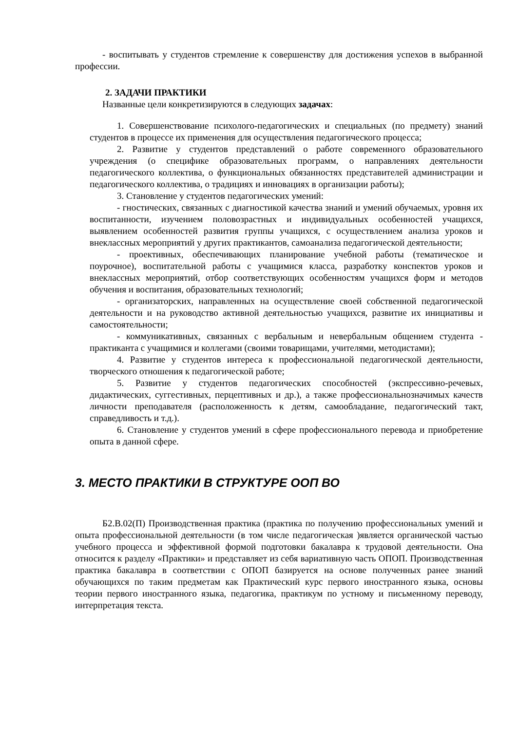- воспитывать у студентов стремление к совершенству для достижения успехов в выбранной профессии.
2. ЗАДАЧИ ПРАКТИКИ
Названные цели конкретизируются в следующих задачах:
1. Совершенствование психолого-педагогических и специальных (по предмету) знаний студентов в процессе их применения для осуществления педагогического процесса;
2. Развитие у студентов представлений о работе современного образовательного учреждения (о специфике образовательных программ, о направлениях деятельности педагогического коллектива, о функциональных обязанностях представителей администрации и педагогического коллектива, о традициях и инновациях в организации работы);
3. Становление у студентов педагогических умений:
- гностических, связанных с диагностикой качества знаний и умений обучаемых, уровня их воспитанности, изучением половозрастных и индивидуальных особенностей учащихся, выявлением особенностей развития группы учащихся, с осуществлением анализа уроков и внеклассных мероприятий у других практикантов, самоанализа педагогической деятельности;
- проективных, обеспечивающих планирование учебной работы (тематическое и поурочное), воспитательной работы с учащимися класса, разработку конспектов уроков и внеклассных мероприятий, отбор соответствующих особенностям учащихся форм и методов обучения и воспитания, образовательных технологий;
- организаторских, направленных на осуществление своей собственной педагогической деятельности и на руководство активной деятельностью учащихся, развитие их инициативы и самостоятельности;
- коммуникативных, связанных с вербальным и невербальным общением студента - практиканта с учащимися и коллегами (своими товарищами, учителями, методистами);
4. Развитие у студентов интереса к профессиональной педагогической деятельности, творческого отношения к педагогической работе;
5. Развитие у студентов педагогических способностей (экспрессивно-речевых, дидактических, суггестивных, перцептивных и др.), а также профессиональнозначимых качеств личности преподавателя (расположенность к детям, самообладание, педагогический такт, справедливость и т.д.).
6. Становление у студентов умений в сфере профессионального перевода и приобретение опыта в данной сфере.
3. МЕСТО ПРАКТИКИ В СТРУКТУРЕ ООП ВО
Б2.В.02(П) Производственная практика (практика по получению профессиональных умений и опыта профессиональной деятельности (в том числе педагогическая )является органической частью учебного процесса и эффективной формой подготовки бакалавра к трудовой деятельности. Она относится к разделу «Практики» и представляет из себя вариативную часть ОПОП. Производственная практика бакалавра в соответствии с ОПОП базируется на основе полученных ранее знаний обучающихся по таким предметам как Практический курс первого иностранного языка, основы теории первого иностранного языка, педагогика, практикум по устному и письменному переводу, интерпретация текста.